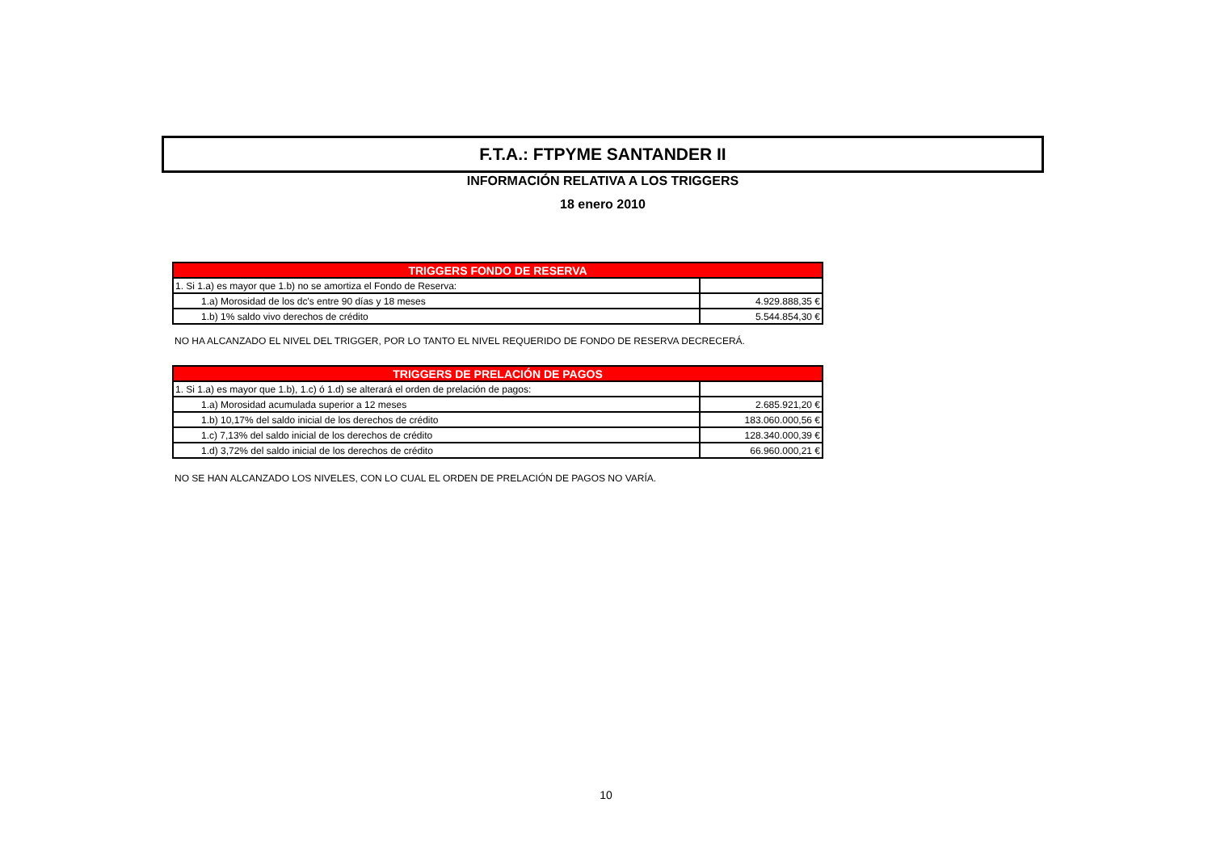F.T.A.: FTPYME SANTANDER II
INFORMACIÓN RELATIVA A LOS TRIGGERS
18 enero 2010
| TRIGGERS FONDO DE RESERVA | |
| --- | --- |
| 1. Si 1.a) es mayor que 1.b) no se amortiza el Fondo de Reserva: | |
| 1.a) Morosidad de los dc's entre 90 días y 18 meses | 4.929.888,35 € |
| 1.b) 1% saldo vivo derechos de crédito | 5.544.854,30 € |
NO HA ALCANZADO EL NIVEL DEL TRIGGER, POR LO TANTO EL NIVEL REQUERIDO DE FONDO DE RESERVA DECRECERÁ.
| TRIGGERS DE PRELACIÓN DE PAGOS | |
| --- | --- |
| 1. Si 1.a) es mayor que 1.b), 1.c) ó 1.d) se alterará el orden de prelación de pagos: | |
| 1.a) Morosidad acumulada superior a 12 meses | 2.685.921,20 € |
| 1.b) 10,17% del saldo inicial de los derechos de crédito | 183.060.000,56 € |
| 1.c) 7,13% del saldo inicial de los derechos de crédito | 128.340.000,39 € |
| 1.d) 3,72% del saldo inicial de los derechos de crédito | 66.960.000,21 € |
NO SE HAN ALCANZADO LOS NIVELES, CON LO CUAL EL ORDEN DE PRELACIÓN DE PAGOS NO VARÍA.
10